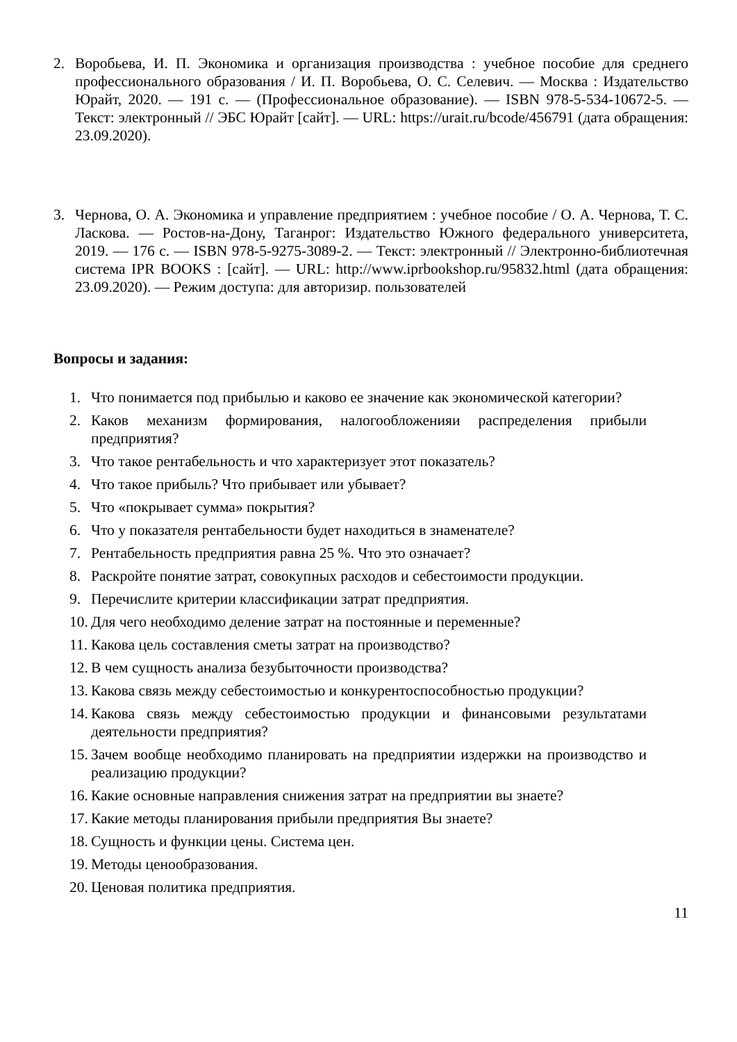2. Воробьева, И. П. Экономика и организация производства : учебное пособие для среднего профессионального образования / И. П. Воробьева, О. С. Селевич. — Москва : Издательство Юрайт, 2020. — 191 с. — (Профессиональное образование). — ISBN 978-5-534-10672-5. — Текст: электронный // ЭБС Юрайт [сайт]. — URL: https://urait.ru/bcode/456791 (дата обращения: 23.09.2020).
3. Чернова, О. А. Экономика и управление предприятием : учебное пособие / О. А. Чернова, Т. С. Ласкова. — Ростов-на-Дону, Таганрог: Издательство Южного федерального университета, 2019. — 176 с. — ISBN 978-5-9275-3089-2. — Текст: электронный // Электронно-библиотечная система IPR BOOKS : [сайт]. — URL: http://www.iprbookshop.ru/95832.html (дата обращения: 23.09.2020). — Режим доступа: для авторизир. пользователей
Вопросы и задания:
1. Что понимается под прибылью и каково ее значение как экономической категории?
2. Каков механизм формирования, налогообложенияи распределения прибыли предприятия?
3. Что такое рентабельность и что характеризует этот показатель?
4. Что такое прибыль? Что прибывает или убывает?
5. Что «покрывает сумма» покрытия?
6. Что у показателя рентабельности будет находиться в знаменателе?
7. Рентабельность предприятия равна 25 %. Что это означает?
8. Раскройте понятие затрат, совокупных расходов и себестоимости продукции.
9. Перечислите критерии классификации затрат предприятия.
10. Для чего необходимо деление затрат на постоянные и переменные?
11. Какова цель составления сметы затрат на производство?
12. В чем сущность анализа безубыточности производства?
13. Какова связь между себестоимостью и конкурентоспособностью продукции?
14. Какова связь между себестоимостью продукции и финансовыми результатами деятельности предприятия?
15. Зачем вообще необходимо планировать на предприятии издержки на производство и реализацию продукции?
16. Какие основные направления снижения затрат на предприятии вы знаете?
17. Какие методы планирования прибыли предприятия Вы знаете?
18. Сущность и функции цены. Система цен.
19. Методы ценообразования.
20. Ценовая политика предприятия.
11